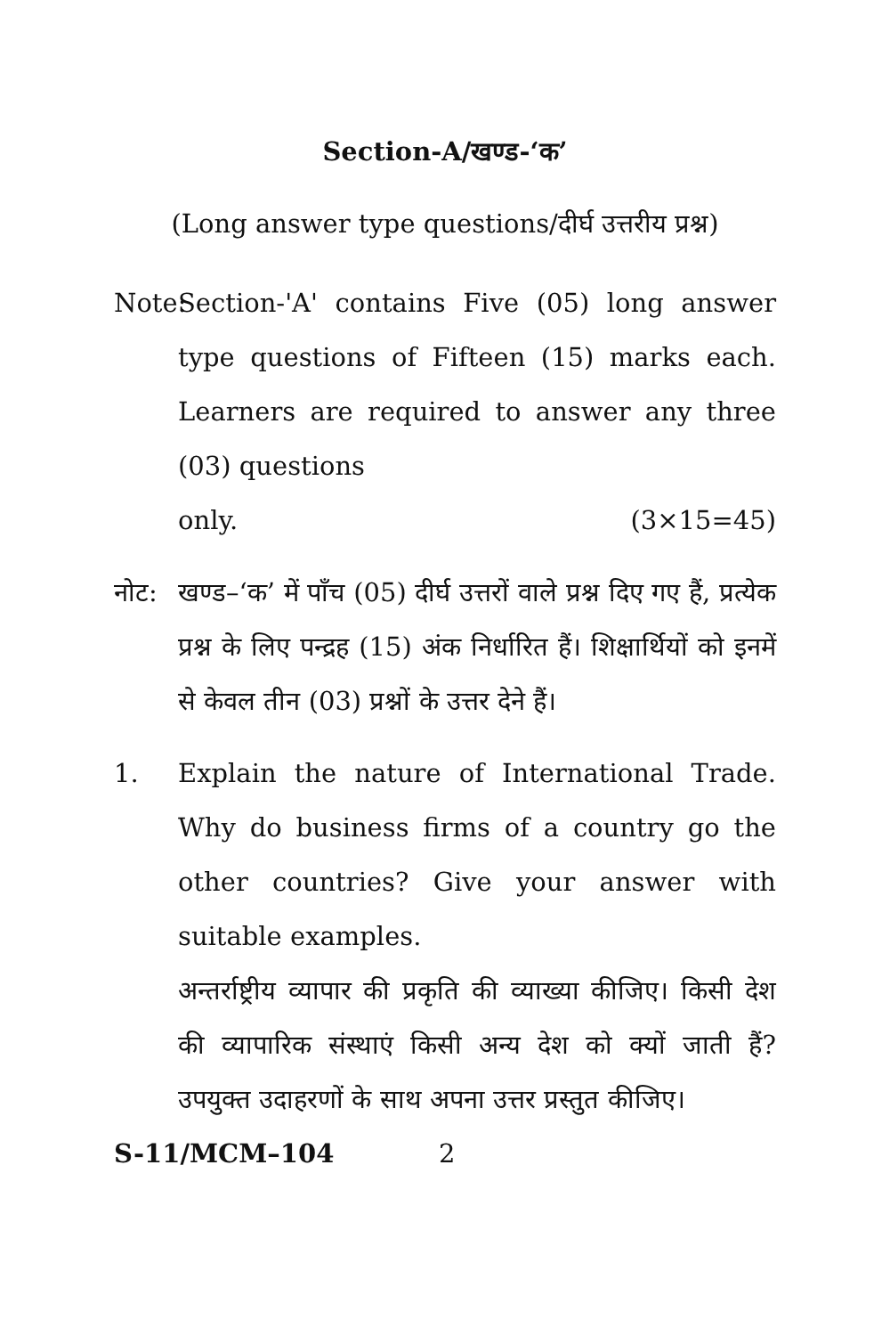Section-A/खण्ड-‘क’
(Long answer type questions/दीर्घ उत्तरीय प्रश्न)
Note:
Section-'A' contains Five (05) long answer type questions of Fifteen (15) marks each. Learners are required to answer any three (03) questions
only. (3×15=45)
नोट: खण्ड–‘क’ में पाँच (05) दीर्घ उत्तरों वाले प्रश्न दिए गए हैं, प्रत्येक प्रश्न के लिए पन्द्रह (15) अंक निर्धारित हैं। शिक्षार्थियों को इनमें से केवल तीन (03) प्रश्नों के उत्तर देने हैं।
1. Explain the nature of International Trade. Why do business firms of a country go the other countries? Give your answer with suitable examples.
अन्तर्राष्ट्रीय व्यापार की प्रकृति की व्याख्या कीजिए। किसी देश की व्यापारिक संस्थाएं किसी अन्य देश को क्यों जाती हैं? उपयुक्त उदाहरणों के साथ अपना उत्तर प्रस्तुत कीजिए।
S-11/MCM–104 2